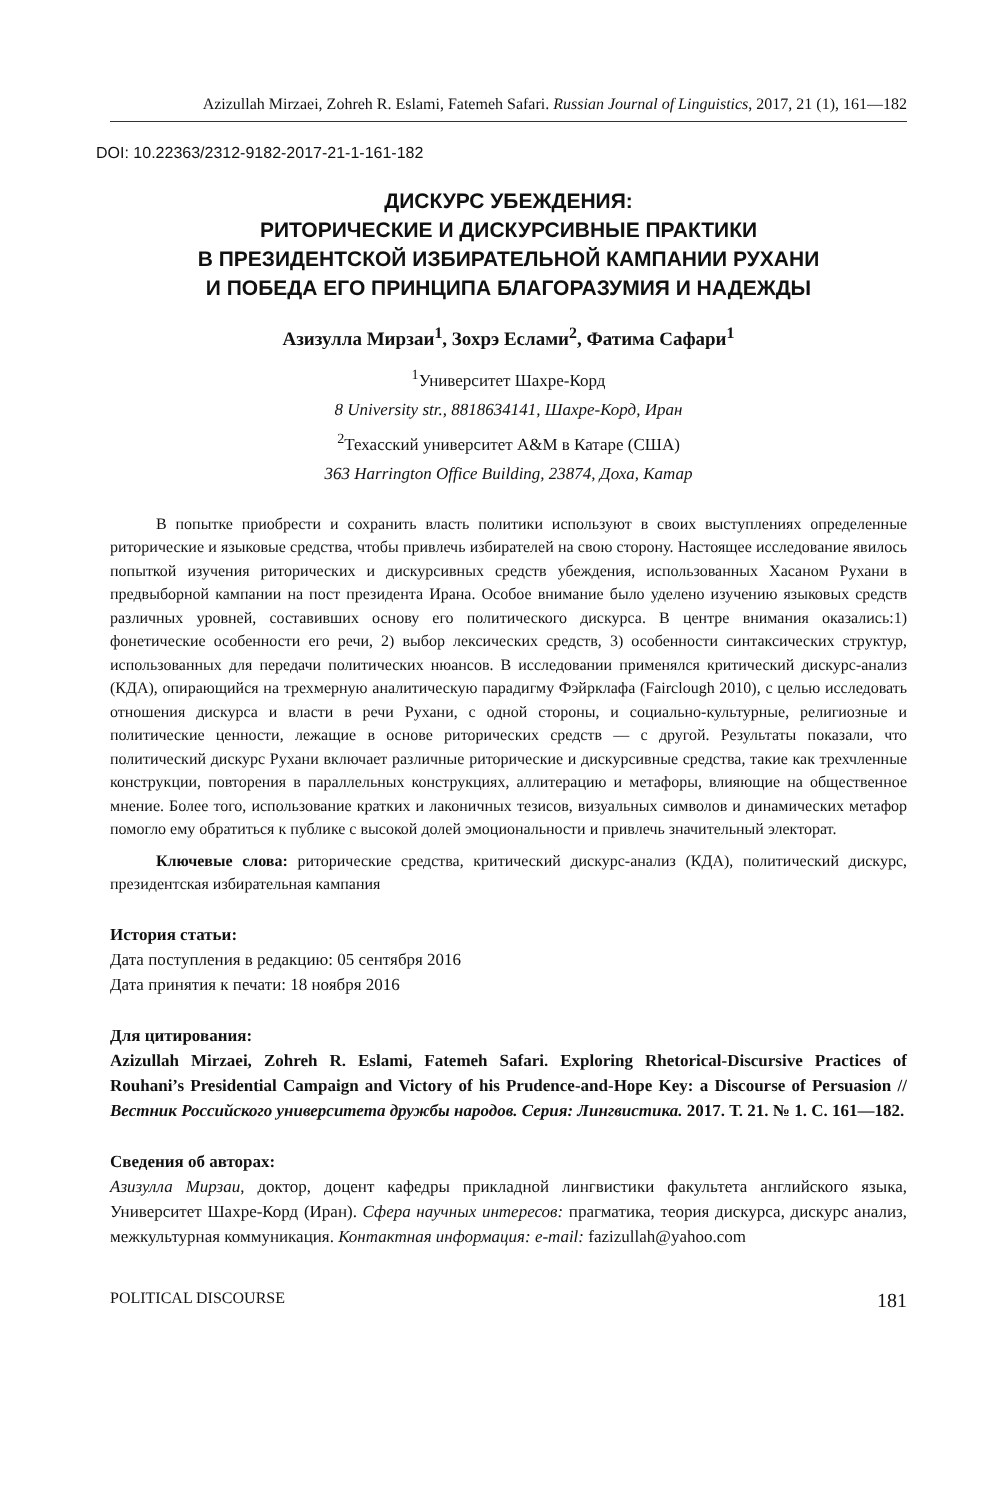Azizullah Mirzaei, Zohreh R. Eslami, Fatemeh Safari. Russian Journal of Linguistics, 2017, 21 (1), 161—182
DOI: 10.22363/2312-9182-2017-21-1-161-182
ДИСКУРС УБЕЖДЕНИЯ:
РИТОРИЧЕСКИЕ И ДИСКУРСИВНЫЕ ПРАКТИКИ
В ПРЕЗИДЕНТСКОЙ ИЗБИРАТЕЛЬНОЙ КАМПАНИИ РУХАНИ
И ПОБЕДА ЕГО ПРИНЦИПА БЛАГОРАЗУМИЯ И НАДЕЖДЫ
Азизулла Мирзаи<sup>1</sup>, Зохрэ Еслами<sup>2</sup>, Фатима Сафари<sup>1</sup>
<sup>1</sup> Университет Шахре-Корд
8 University str., 8818634141, Шахре-Корд, Иран
<sup>2</sup> Техасский университет A&M в Катаре (США)
363 Harrington Office Building, 23874, Доха, Катар
В попытке приобрести и сохранить власть политики используют в своих выступлениях определенные риторические и языковые средства, чтобы привлечь избирателей на свою сторону. Настоящее исследование явилось попыткой изучения риторических и дискурсивных средств убеждения, использованных Хасаном Рухани в предвыборной кампании на пост президента Ирана. Особое внимание было уделено изучению языковых средств различных уровней, составивших основу его политического дискурса. В центре внимания оказались:1) фонетические особенности его речи, 2) выбор лексических средств, 3) особенности синтаксических структур, использованных для передачи политических нюансов. В исследовании применялся критический дискурс-анализ (КДА), опирающийся на трехмерную аналитическую парадигму Фэйрклафа (Fairclough 2010), с целью исследовать отношения дискурса и власти в речи Рухани, с одной стороны, и социально-культурные, религиозные и политические ценности, лежащие в основе риторических средств — с другой. Результаты показали, что политический дискурс Рухани включает различные риторические и дискурсивные средства, такие как трехчленные конструкции, повторения в параллельных конструкциях, аллитерацию и метафоры, влияющие на общественное мнение. Более того, использование кратких и лаконичных тезисов, визуальных символов и динамических метафор помогло ему обратиться к публике с высокой долей эмоциональности и привлечь значительный электорат.
Ключевые слова: риторические средства, критический дискурс-анализ (КДА), политический дискурс, президентская избирательная кампания
История статьи:
Дата поступления в редакцию: 05 сентября 2016
Дата принятия к печати: 18 ноября 2016
Для цитирования:
Azizullah Mirzaei, Zohreh R. Eslami, Fatemeh Safari. Exploring Rhetorical-Discursive Practices of Rouhani’s Presidential Campaign and Victory of his Prudence-and-Hope Key: a Discourse of Persuasion // Вестник Российского университета дружбы народов. Серия: Лингвистика. 2017. Т. 21. № 1. С. 161—182.
Сведения об авторах:
Азизулла Мирзаи, доктор, доцент кафедры прикладной лингвистики факультета английского языка, Университет Шахре-Корд (Иран). Сфера научных интересов: прагматика, теория дискурса, дискурс анализ, межкультурная коммуникация. Контактная информация: e-mail: fazizullah@yahoo.com
POLITICAL DISCOURSE 181